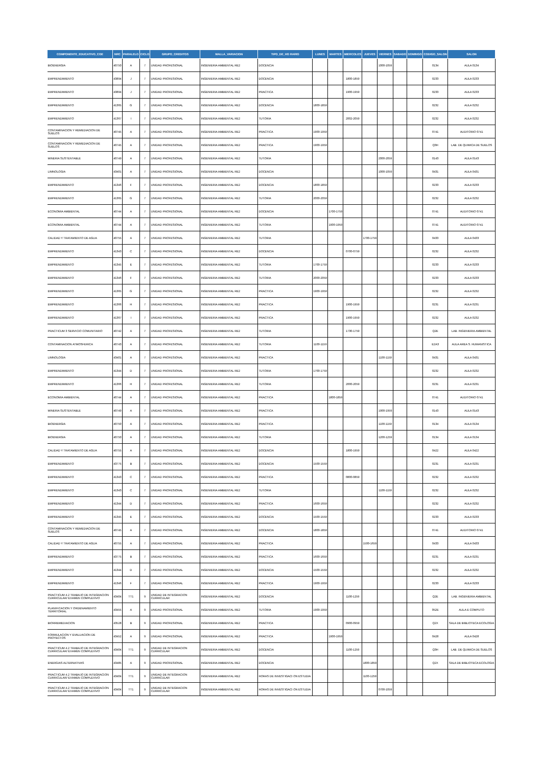| COMPONENTE_EDUCATIVO_COE | NRC | PARALELO | CICLO | GRUPO_CREDITOS | MALLA_VARIACION | TIPO_DE_HO RARIO | LUNES | MARTES | MIERCOLES | JUEVES | VIERNES | SABADO | DOMINGO | CODIGO_SALON | SALON |
| --- | --- | --- | --- | --- | --- | --- | --- | --- | --- | --- | --- | --- | --- | --- | --- |
| BIOENERGIA | 40750 | A | 7 | UNIDAD PROFESIONAL | INGENIERIA AMBIENTAL RE2 | DOCENCIA | | | | | 1000-1059 | | | 0134 | AULA 0134 |
| EMPRENDIMIENTO | 43894 | J | 7 | UNIDAD PROFESIONAL | INGENIERIA AMBIENTAL RE2 | DOCENCIA | | | 1800-1859 | | | | | 0233 | AULA 0233 |
| EMPRENDIMIENTO | 43894 | J | 7 | UNIDAD PROFESIONAL | INGENIERIA AMBIENTAL RE2 | PRACTICA | | | 1900-1959 | | | | | 0233 | AULA 0233 |
| EMPRENDIMIENTO | 41365 | G | 7 | UNIDAD PROFESIONAL | INGENIERIA AMBIENTAL RE2 | DOCENCIA | 1800-1859 | | | | | | | 0232 | AULA 0232 |
| EMPRENDIMIENTO | 41367 | I | 7 | UNIDAD PROFESIONAL | INGENIERIA AMBIENTAL RE2 | TUTORIA | | | 2002-2059 | | | | | 0232 | AULA 0232 |
| CONTAMINACION Y REMEDIACION DE SUELOS | 40745 | A | 7 | UNIDAD PROFESIONAL | INGENIERIA AMBIENTAL RE2 | PRACTICA | 1900-1959 | | | | | | | 0741 | AUDITORIO 0741 |
| CONTAMINACION Y REMEDIACION DE SUELOS | 40745 | A | 7 | UNIDAD PROFESIONAL | INGENIERIA AMBIENTAL RE2 | PRACTICA | 1900-1959 | | | | | | | Q3H | LAB. DE QUIMICA DE SUELOS |
| MINERIA SUSTENTABLE | 40749 | A | 7 | UNIDAD PROFESIONAL | INGENIERIA AMBIENTAL RE2 | TUTORIA | | | | | 2000-2059 | | | 0143 | AULA 0143 |
| LIMNOLOGIA | 43401 | A | 7 | UNIDAD PROFESIONAL | INGENIERIA AMBIENTAL RE2 | DOCENCIA | | | | | 1000-1059 | | | 0431 | AULA 0431 |
| EMPRENDIMIENTO | 41346 | F | 7 | UNIDAD PROFESIONAL | INGENIERIA AMBIENTAL RE2 | DOCENCIA | 1800-1859 | | | | | | | 0233 | AULA 0233 |
| EMPRENDIMIENTO | 41365 | G | 7 | UNIDAD PROFESIONAL | INGENIERIA AMBIENTAL RE2 | TUTORIA | 2000-2059 | | | | | | | 0232 | AULA 0232 |
| ECONOMIA AMBIENTAL | 40744 | A | 7 | UNIDAD PROFESIONAL | INGENIERIA AMBIENTAL RE2 | DOCENCIA | | 1700-1759 | | | | | | 0741 | AUDITORIO 0741 |
| ECONOMIA AMBIENTAL | 40744 | A | 7 | UNIDAD PROFESIONAL | INGENIERIA AMBIENTAL RE2 | TUTORIA | | 1900-1959 | | | | | | 0741 | AUDITORIO 0741 |
| CALIDAD Y TRATAMIENTO DE AGUA | 40755 | A | 7 | UNIDAD PROFESIONAL | INGENIERIA AMBIENTAL RE2 | TUTORIA | | | | 1700-1759 | | | | 0433 | AULA 0433 |
| EMPRENDIMIENTO | 41343 | C | 7 | UNIDAD PROFESIONAL | INGENIERIA AMBIENTAL RE2 | DOCENCIA | | | 0700-0759 | | | | | 0232 | AULA 0232 |
| EMPRENDIMIENTO | 41345 | E | 7 | UNIDAD PROFESIONAL | INGENIERIA AMBIENTAL RE2 | TUTORIA | 1700-1759 | | | | | | | 0233 | AULA 0233 |
| EMPRENDIMIENTO | 41346 | F | 7 | UNIDAD PROFESIONAL | INGENIERIA AMBIENTAL RE2 | TUTORIA | 2000-2059 | | | | | | | 0233 | AULA 0233 |
| EMPRENDIMIENTO | 41365 | G | 7 | UNIDAD PROFESIONAL | INGENIERIA AMBIENTAL RE2 | PRACTICA | 1900-1959 | | | | | | | 0232 | AULA 0232 |
| EMPRENDIMIENTO | 41366 | H | 7 | UNIDAD PROFESIONAL | INGENIERIA AMBIENTAL RE2 | PRACTICA | | | 1900-1959 | | | | | 0231 | AULA 0231 |
| EMPRENDIMIENTO | 41367 | I | 7 | UNIDAD PROFESIONAL | INGENIERIA AMBIENTAL RE2 | PRACTICA | | | 1900-1959 | | | | | 0232 | AULA 0232 |
| PRACTICUM 3 SERVICIO COMUNITARIO | 40742 | A | 7 | UNIDAD PROFESIONAL | INGENIERIA AMBIENTAL RE2 | TUTORIA | | | 1730-1759 | | | | | Q2E | LAB. INGENIERIA AMBIENTAL |
| CONTAMINACION ATMOSFERICA | 40743 | A | 7 | UNIDAD PROFESIONAL | INGENIERIA AMBIENTAL RE2 | TUTORIA | 1100-1159 | | | | | | | E2A3 | AULA AREA S. HUMANISTICA |
| LIMNOLOGIA | 43401 | A | 7 | UNIDAD PROFESIONAL | INGENIERIA AMBIENTAL RE2 | PRACTICA | | | | | 1100-1159 | | | 0431 | AULA 0431 |
| EMPRENDIMIENTO | 41344 | D | 7 | UNIDAD PROFESIONAL | INGENIERIA AMBIENTAL RE2 | TUTORIA | 1700-1759 | | | | | | | 0232 | AULA 0232 |
| EMPRENDIMIENTO | 41366 | H | 7 | UNIDAD PROFESIONAL | INGENIERIA AMBIENTAL RE2 | TUTORIA | | | 2000-2059 | | | | | 0231 | AULA 0231 |
| ECONOMIA AMBIENTAL | 40744 | A | 7 | UNIDAD PROFESIONAL | INGENIERIA AMBIENTAL RE2 | PRACTICA | | 1800-1859 | | | | | | 0741 | AUDITORIO 0741 |
| MINERIA SUSTENTABLE | 40749 | A | 7 | UNIDAD PROFESIONAL | INGENIERIA AMBIENTAL RE2 | PRACTICA | | | | | 1900-1959 | | | 0143 | AULA 0143 |
| BIOENERGIA | 40750 | A | 7 | UNIDAD PROFESIONAL | INGENIERIA AMBIENTAL RE2 | PRACTICA | | | | | 1100-1159 | | | 0134 | AULA 0134 |
| BIOENERGIA | 40750 | A | 7 | UNIDAD PROFESIONAL | INGENIERIA AMBIENTAL RE2 | TUTORIA | | | | | 1200-1259 | | | 0134 | AULA 0134 |
| CALIDAD Y TRATAMIENTO DE AGUA | 40755 | A | 7 | UNIDAD PROFESIONAL | INGENIERIA AMBIENTAL RE2 | DOCENCIA | | | 1800-1959 | | | | | 0422 | AULA 0422 |
| EMPRENDIMIENTO | 43775 | B | 7 | UNIDAD PROFESIONAL | INGENIERIA AMBIENTAL RE2 | DOCENCIA | 1500-1559 | | | | | | | 0231 | AULA 0231 |
| EMPRENDIMIENTO | 41343 | C | 7 | UNIDAD PROFESIONAL | INGENIERIA AMBIENTAL RE2 | PRACTICA | | | 0800-0859 | | | | | 0232 | AULA 0232 |
| EMPRENDIMIENTO | 41343 | C | 7 | UNIDAD PROFESIONAL | INGENIERIA AMBIENTAL RE2 | TUTORIA | | | | | 1100-1159 | | | 0232 | AULA 0232 |
| EMPRENDIMIENTO | 41344 | D | 7 | UNIDAD PROFESIONAL | INGENIERIA AMBIENTAL RE2 | PRACTICA | 1600-1659 | | | | | | | 0232 | AULA 0232 |
| EMPRENDIMIENTO | 41345 | E | 7 | UNIDAD PROFESIONAL | INGENIERIA AMBIENTAL RE2 | DOCENCIA | 1500-1559 | | | | | | | 0233 | AULA 0233 |
| CONTAMINACION Y REMEDIACION DE SUELOS | 40745 | A | 7 | UNIDAD PROFESIONAL | INGENIERIA AMBIENTAL RE2 | DOCENCIA | 1800-1859 | | | | | | | 0741 | AUDITORIO 0741 |
| CALIDAD Y TRATAMIENTO DE AGUA | 40755 | A | 7 | UNIDAD PROFESIONAL | INGENIERIA AMBIENTAL RE2 | PRACTICA | | | | 1500-1659 | | | | 0433 | AULA 0433 |
| EMPRENDIMIENTO | 43775 | B | 7 | UNIDAD PROFESIONAL | INGENIERIA AMBIENTAL RE2 | PRACTICA | 1600-1659 | | | | | | | 0231 | AULA 0231 |
| EMPRENDIMIENTO | 41344 | D | 7 | UNIDAD PROFESIONAL | INGENIERIA AMBIENTAL RE2 | DOCENCIA | 1500-1559 | | | | | | | 0232 | AULA 0232 |
| EMPRENDIMIENTO | 41346 | F | 7 | UNIDAD PROFESIONAL | INGENIERIA AMBIENTAL RE2 | PRACTICA | 1900-1959 | | | | | | | 0233 | AULA 0233 |
| PRACTICUM 4.2 TRABAJO DE INTEGRACION CURRICULAR/ EXAMEN COMPLEXIVO | 43404 | TT1 | 9 | UNIDAD DE INTEGRACION CURRICULAR | INGENIERIA AMBIENTAL RE2 | DOCENCIA | | | 1100-1259 | | | | | Q2E | LAB. INGENIERIA AMBIENTAL |
| PLANIFICACION Y ORDENAMIENTO TERRITORIAL | 43455 | A | 9 | UNIDAD PROFESIONAL | INGENIERIA AMBIENTAL RE2 | TUTORIA | 1900-1959 | | | | | | | 052E | AULA E COMPUTO |
| BIORREMEDIACION | 43528 | B | 9 | UNIDAD PROFESIONAL | INGENIERIA AMBIENTAL RE2 | PRACTICA | | | 0900-0959 | | | | | Q2X | SALA DE BIBLIOTECA ECOLOGIA |
| FORMULACION Y EVALUACION DE PROYECTOS | 43452 | A | 9 | UNIDAD PROFESIONAL | INGENIERIA AMBIENTAL RE2 | PRACTICA | | 1900-1959 | | | | | | 0428 | AULA 0428 |
| PRACTICUM 4.2 TRABAJO DE INTEGRACION CURRICULAR/ EXAMEN COMPLEXIVO | 43404 | TT1 | 9 | UNIDAD DE INTEGRACION CURRICULAR | INGENIERIA AMBIENTAL RE2 | DOCENCIA | | | 1100-1259 | | | | | Q3H | LAB. DE QUIMICA DE SUELOS |
| ENERGIAS ALTERNATIVAS | 43485 | A | 9 | UNIDAD PROFESIONAL | INGENIERIA AMBIENTAL RE2 | DOCENCIA | | | | 1800-1859 | | | | Q2X | SALA DE BIBLIOTECA ECOLOGIA |
| PRACTICUM 4.2 TRABAJO DE INTEGRACION CURRICULAR/ EXAMEN COMPLEXIVO | 43404 | TT1 | 9 | UNIDAD DE INTEGRACION CURRICULAR | INGENIERIA AMBIENTAL RE2 | HORAS DE INVESTIGACI ON ESTUDIA | | | | 1100-1259 | | | | | |
| PRACTICUM 4.2 TRABAJO DE INTEGRACION CURRICULAR/ EXAMEN COMPLEXIVO | 43404 | TT1 | 9 | UNIDAD DE INTEGRACION CURRICULAR | INGENIERIA AMBIENTAL RE2 | HORAS DE INVESTIGACI ON ESTUDIA | | | | | 0700-1059 | | | | |